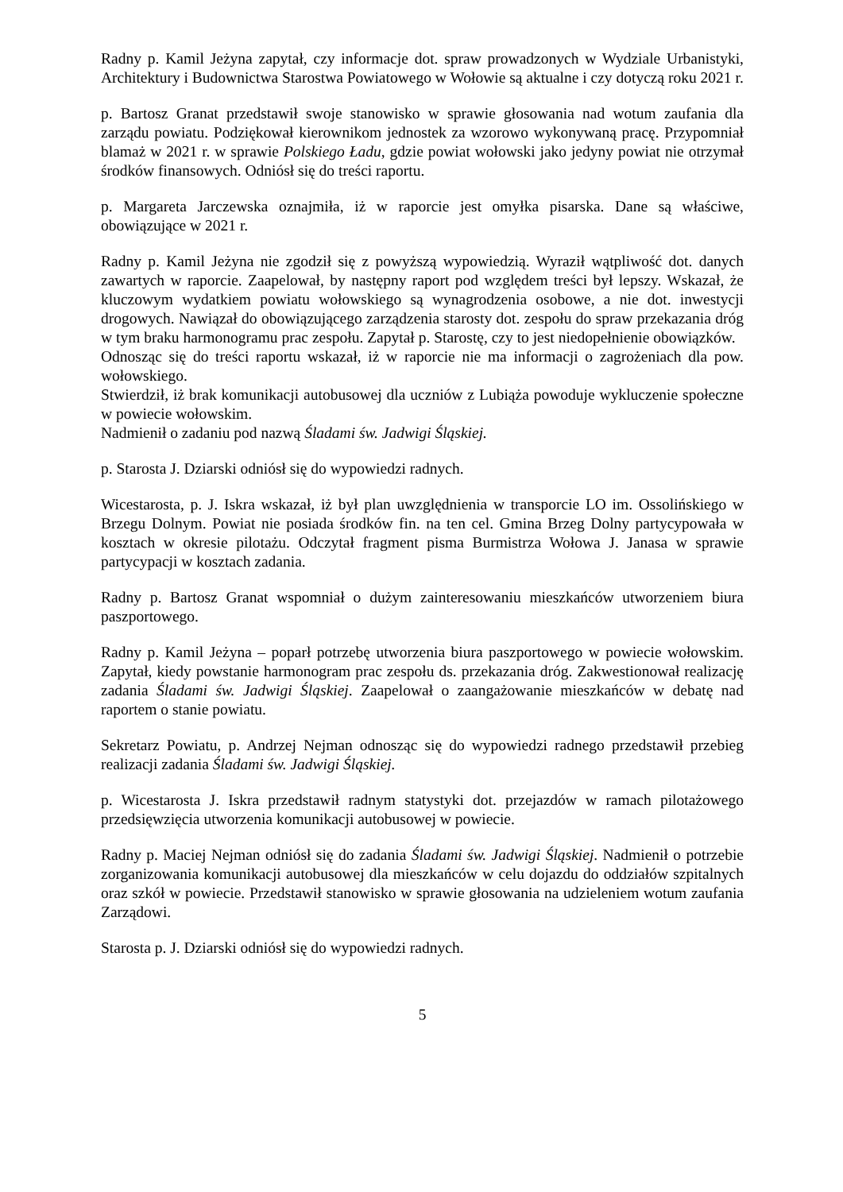Radny p. Kamil Jeżyna zapytał, czy informacje dot. spraw prowadzonych w Wydziale Urbanistyki, Architektury i Budownictwa Starostwa Powiatowego w Wołowie są aktualne i czy dotyczą roku 2021 r.
p. Bartosz Granat przedstawił swoje stanowisko w sprawie głosowania nad wotum zaufania dla zarządu powiatu. Podziękował kierownikom jednostek za wzorowo wykonywaną pracę. Przypomniał blamaż w 2021 r. w sprawie Polskiego Ładu, gdzie powiat wołowski jako jedyny powiat nie otrzymał środków finansowych. Odniósł się do treści raportu.
p. Margareta Jarczewska oznajmiła, iż w raporcie jest omyłka pisarska. Dane są właściwe, obowiązujące w 2021 r.
Radny p. Kamil Jeżyna nie zgodził się z powyższą wypowiedzią. Wyraził wątpliwość dot. danych zawartych w raporcie. Zaapelował, by następny raport pod względem treści był lepszy. Wskazał, że kluczowym wydatkiem powiatu wołowskiego są wynagrodzenia osobowe, a nie dot. inwestycji drogowych. Nawiązał do obowiązującego zarządzenia starosty dot. zespołu do spraw przekazania dróg w tym braku harmonogramu prac zespołu. Zapytał p. Starostę, czy to jest niedopełnienie obowiązków.
Odnosząc się do treści raportu wskazał, iż w raporcie nie ma informacji o zagrożeniach dla pow. wołowskiego.
Stwierdził, iż brak komunikacji autobusowej dla uczniów z Lubiąża powoduje wykluczenie społeczne w powiecie wołowskim.
Nadmienił o zadaniu pod nazwą Śladami św. Jadwigi Śląskiej.
p. Starosta J. Dziarski odniósł się do wypowiedzi radnych.
Wicestarosta, p. J. Iskra wskazał, iż był plan uwzględnienia w transporcie LO im. Ossolińskiego w Brzegu Dolnym. Powiat nie posiada środków fin. na ten cel. Gmina Brzeg Dolny partycypowała w kosztach w okresie pilotażu. Odczytał fragment pisma Burmistrza Wołowa J. Janasa w sprawie partycypacji w kosztach zadania.
Radny p. Bartosz Granat wspomniał o dużym zainteresowaniu mieszkańców utworzeniem biura paszportowego.
Radny p. Kamil Jeżyna – poparł potrzebę utworzenia biura paszportowego w powiecie wołowskim. Zapytał, kiedy powstanie harmonogram prac zespołu ds. przekazania dróg. Zakwestionował realizację zadania Śladami św. Jadwigi Śląskiej. Zaapelował o zaangażowanie mieszkańców w debatę nad raportem o stanie powiatu.
Sekretarz Powiatu, p. Andrzej Nejman odnosząc się do wypowiedzi radnego przedstawił przebieg realizacji zadania Śladami św. Jadwigi Śląskiej.
p. Wicestarosta J. Iskra przedstawił radnym statystyki dot. przejazdów w ramach pilotażowego przedsięwzięcia utworzenia komunikacji autobusowej w powiecie.
Radny p. Maciej Nejman odniósł się do zadania Śladami św. Jadwigi Śląskiej. Nadmienił o potrzebie zorganizowania komunikacji autobusowej dla mieszkańców w celu dojazdu do oddziałów szpitalnych oraz szkół w powiecie. Przedstawił stanowisko w sprawie głosowania na udzieleniem wotum zaufania Zarządowi.
Starosta p. J. Dziarski odniósł się do wypowiedzi radnych.
5